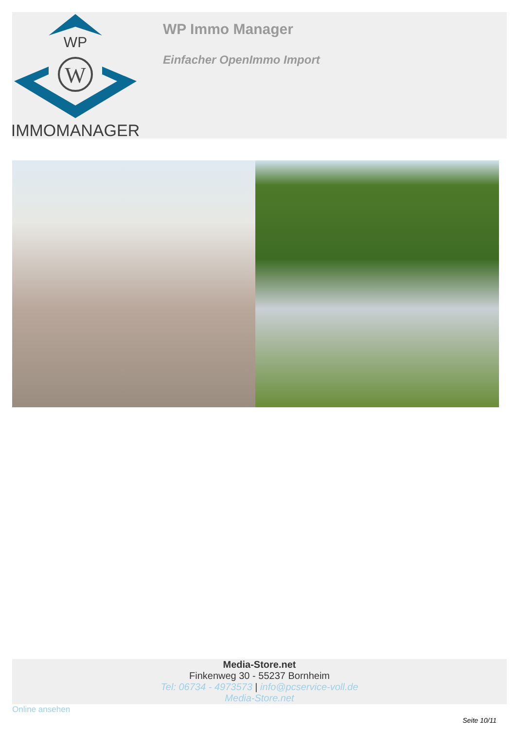WP
W
IMMOMANAGER
WP Immo Manager
Einfacher OpenImmo Import
Media-Store.net
Finkenweg 30 - 55237 Bornheim
Tel: 06734 - 4973573 | info@pcservice-voll.de
Media-Store.net
Online ansehen
Seite 10/11